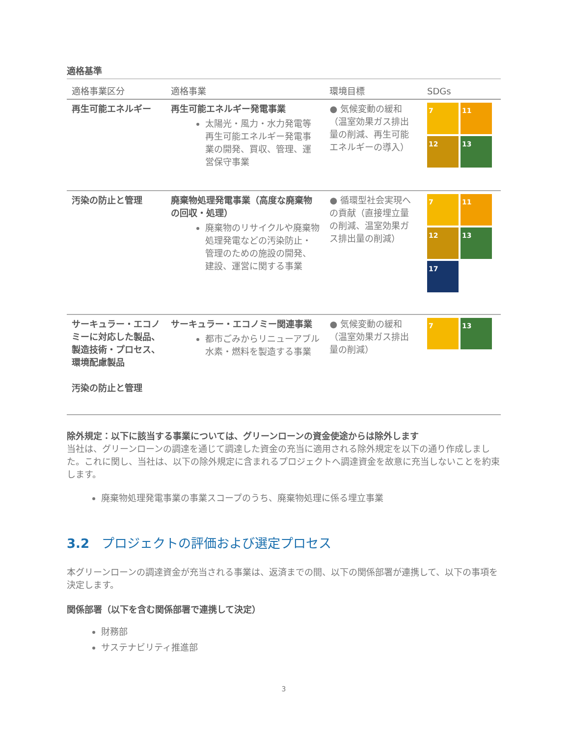適格基準
| 適格事業区分 | 適格事業 | 環境目標 | SDGs |
| --- | --- | --- | --- |
| 再生可能エネルギー | 再生可能エネルギー発電事業 太陽光・風力・水力発電等再生可能エネルギー発電事業の開発、買収、管理、運営保守事業 | ● 気候変動の緩和（温室効果ガス排出量の削減、再生可能エネルギーの導入） | 7 11 12 13 |
| 汚染の防止と管理 | 廃棄物処理発電事業（高度な廃棄物の回収・処理） 廃棄物のリサイクルや廃棄物処理発電などの汚染防止・管理のための施設の開発、建設、運営に関する事業 | ● 循環型社会実現への貢献（直接埋立量の削減、温室効果ガス排出量の削減） | 7 11 12 13 17 |
| サーキュラー・エコノミーに対応した製品、製造技術・プロセス、環境配慮製品 汚染の防止と管理 | サーキュラー・エコノミー関連事業 都市ごみからリニューアブル水素・燃料を製造する事業 | ● 気候変動の緩和（温室効果ガス排出量の削減） | 7 13 |
除外規定：以下に該当する事業については、グリーンローンの資金使途からは除外します
当社は、グリーンローンの調達を通じて調達した資金の充当に適用される除外規定を以下の通り作成しました。これに関し、当社は、以下の除外規定に含まれるプロジェクトへ調達資金を故意に充当しないことを約束します。
廃棄物処理発電事業の事業スコープのうち、廃棄物処理に係る埋立事業
3.2 プロジェクトの評価および選定プロセス
本グリーンローンの調達資金が充当される事業は、返済までの間、以下の関係部署が連携して、以下の事項を決定します。
関係部署（以下を含む関係部署で連携して決定）
財務部
サステナビリティ推進部
3